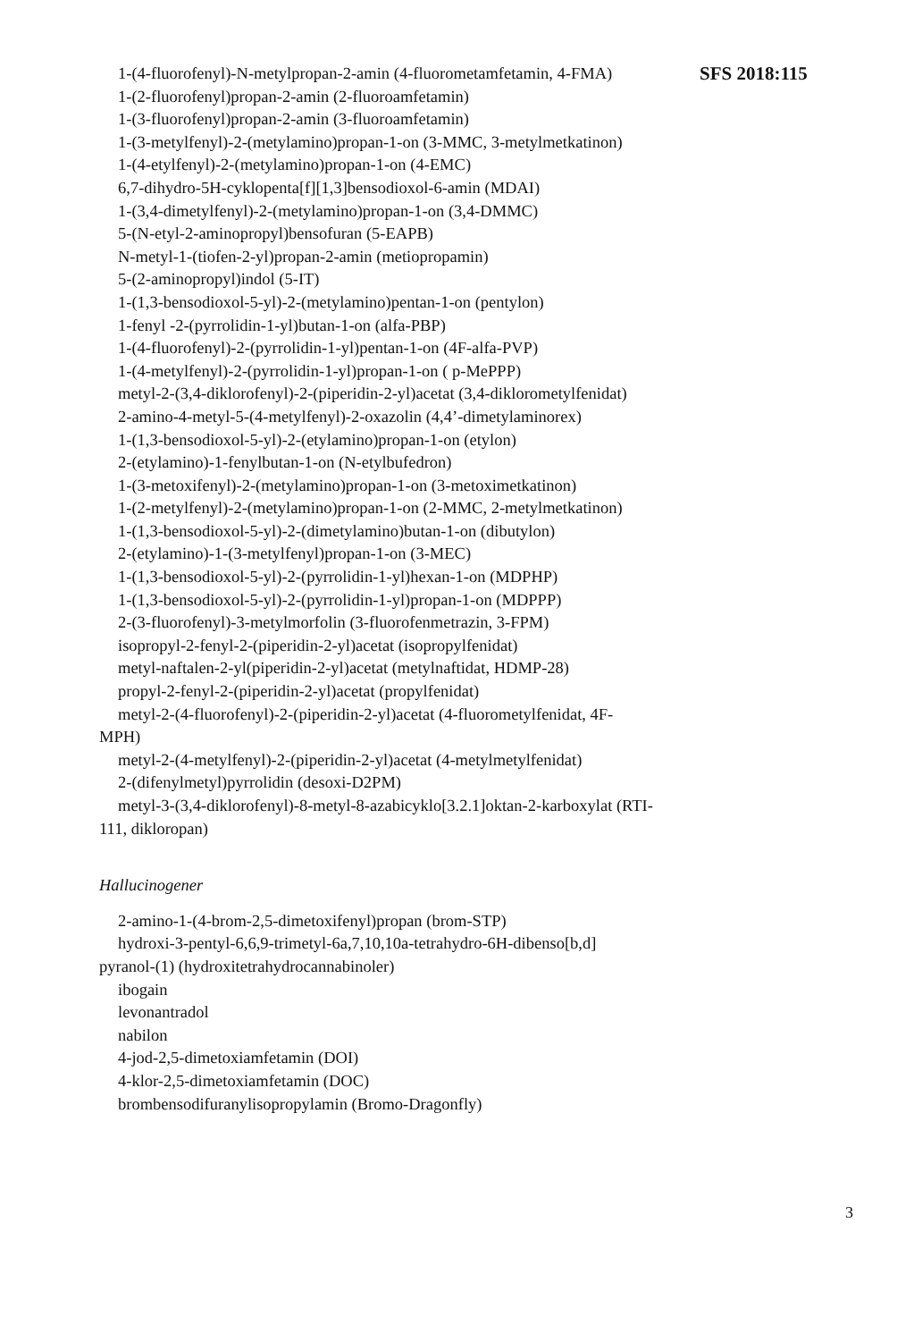SFS 2018:115
1-(4-fluorofenyl)-N-metylpropan-2-amin (4-fluorometamfetamin, 4-FMA)
1-(2-fluorofenyl)propan-2-amin (2-fluoroamfetamin)
1-(3-fluorofenyl)propan-2-amin (3-fluoroamfetamin)
1-(3-metylfenyl)-2-(metylamino)propan-1-on (3-MMC, 3-metylmet­katinon)
1-(4-etylfenyl)-2-(metylamino)propan-1-on (4-EMC)
6,7-dihydro-5H-cyklopenta[f][1,3]bensodioxol-6-amin (MDAI)
1-(3,4-dimetylfenyl)-2-(metylamino)propan-1-on (3,4-DMMC)
5-(N-etyl-2-aminopropyl)bensofuran (5-EAPB)
N-metyl-1-(tiofen-2-yl)propan-2-amin (metiopropamin)
5-(2-aminopropyl)indol (5-IT)
1-(1,3-bensodioxol-5-yl)-2-(metylamino)pentan-1-on (pentylon)
1-fenyl -2-(pyrrolidin-1-yl)butan-1-on (alfa-PBP)
1-(4-fluorofenyl)-2-(pyrrolidin-1-yl)pentan-1-on (4F-alfa-PVP)
1-(4-metylfenyl)-2-(pyrrolidin-1-yl)propan-1-on ( p-MePPP)
metyl-2-(3,4-diklorofenyl)-2-(piperidin-2-yl)acetat (3,4-diklorometyl­fenidat)
2-amino-4-metyl-5-(4-metylfenyl)-2-oxazolin (4,4’-dimetylaminorex)
1-(1,3-bensodioxol-5-yl)-2-(etylamino)propan-1-on (etylon)
2-(etylamino)-1-fenylbutan-1-on (N-etylbufedron)
1-(3-metoxifenyl)-2-(metylamino)propan-1-on (3-metoximetkatinon)
1-(2-metylfenyl)-2-(metylamino)propan-1-on (2-MMC, 2-metylmet­katinon)
1-(1,3-bensodioxol-5-yl)-2-(dimetylamino)butan-1-on (dibutylon)
2-(etylamino)-1-(3-metylfenyl)propan-1-on (3-MEC)
1-(1,3-bensodioxol-5-yl)-2-(pyrrolidin-1-yl)hexan-1-on (MDPHP)
1-(1,3-bensodioxol-5-yl)-2-(pyrrolidin-1-yl)propan-1-on (MDPPP)
2-(3-fluorofenyl)-3-metylmorfolin (3-fluorofenmetrazin, 3-FPM)
isopropyl-2-fenyl-2-(piperidin-2-yl)acetat (isopropylfenidat)
metyl-naftalen-2-yl(piperidin-2-yl)acetat (metylnaftidat, HDMP-28)
propyl-2-fenyl-2-(piperidin-2-yl)acetat (propylfenidat)
metyl-2-(4-fluorofenyl)-2-(piperidin-2-yl)acetat (4-fluorometylfenidat, 4F-MPH)
metyl-2-(4-metylfenyl)-2-(piperidin-2-yl)acetat (4-metylmetylfenidat)
2-(difenylmetyl)pyrrolidin (desoxi-D2PM)
metyl-3-(3,4-diklorofenyl)-8-metyl-8-azabicyklo[3.2.1]oktan-2-karboxylat (RTI-111, dikloropan)
Hallucinogener
2-amino-1-(4-brom-2,5-dimetoxifenyl)propan (brom-STP)
hydroxi-3-pentyl-6,6,9-trimetyl-6a,7,10,10a-tetrahydro-6H-dibenso[b,d] pyranol-(1) (hydroxitetrahydrocannabinoler)
ibogain
levonantradol
nabilon
4-jod-2,5-dimetoxiamfetamin (DOI)
4-klor-2,5-dimetoxiamfetamin (DOC)
brombensodifuranylisopropylamin (Bromo-Dragonfly)
3